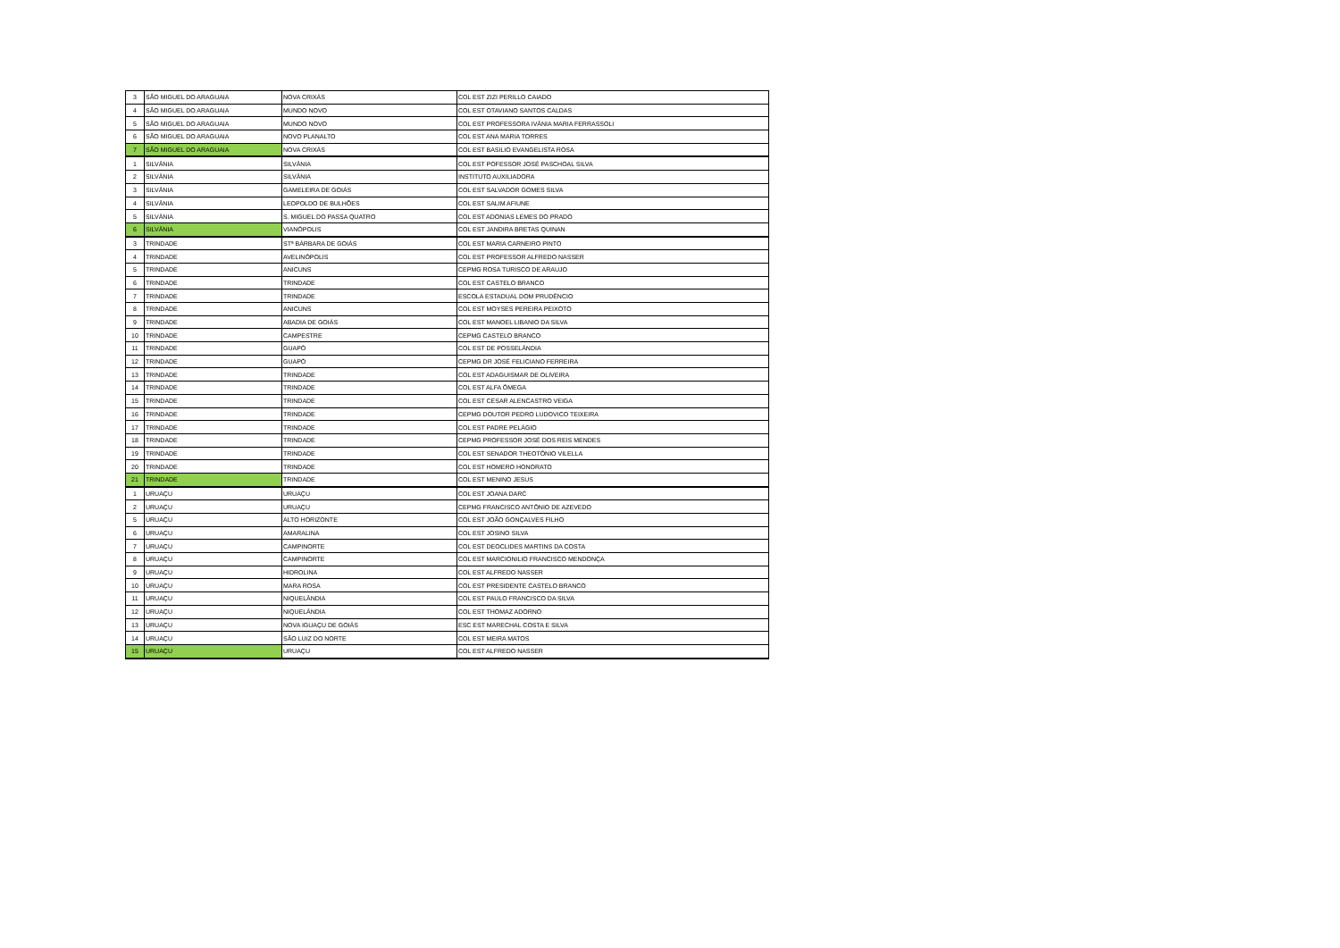| 3 | SÃO MIGUEL DO ARAGUAIA | NOVA CRIXÁS | COL EST ZIZI PERILLO CAIADO |
| 4 | SÃO MIGUEL DO ARAGUAIA | MUNDO NOVO | COL EST OTAVIANO SANTOS CALDAS |
| 5 | SÃO MIGUEL DO ARAGUAIA | MUNDO NOVO | COL EST PROFESSORA IVÂNIA MARIA FERRASSOLI |
| 6 | SÃO MIGUEL DO ARAGUAIA | NOVO PLANALTO | COL EST ANA MARIA TORRES |
| 7 | SÃO MIGUEL DO ARAGUAIA | NOVA CRIXÁS | COL EST BASILIO EVANGELISTA ROSA |
| 1 | SILVÂNIA | SILVÂNIA | COL EST POFESSOR JOSÉ PASCHOAL SILVA |
| 2 | SILVÂNIA | SILVÂNIA | INSTITUTO AUXILIADORA |
| 3 | SILVÂNIA | GAMELEIRA DE GOIÁS | COL EST SALVADOR GOMES SILVA |
| 4 | SILVÂNIA | LEOPOLDO DE BULHÕES | COL EST SALIM AFIUNE |
| 5 | SILVÂNIA | S. MIGUEL DO PASSA QUATRO | COL EST ADONIAS LEMES DO PRADO |
| 6 | SILVÂNIA | VIANÓPOLIS | COL EST JANDIRA BRETAS QUINAN |
| 3 | TRINDADE | STª BÁRBARA DE GOIÁS | COL EST MARIA CARNEIRO PINTO |
| 4 | TRINDADE | AVELINÓPOLIS | COL EST PROFESSOR ALFREDO NASSER |
| 5 | TRINDADE | ANICUNS | CEPMG ROSA TURISCO DE ARAUJO |
| 6 | TRINDADE | TRINDADE | COL EST CASTELO BRANCO |
| 7 | TRINDADE | TRINDADE | ESCOLA ESTADUAL DOM PRUDÊNCIO |
| 8 | TRINDADE | ANICUNS | COL EST MOYSES PEREIRA PEIXOTO |
| 9 | TRINDADE | ABADIA DE GOIÁS | COL EST MANOEL LIBANIO DA SILVA |
| 10 | TRINDADE | CAMPESTRE | CEPMG CASTELO BRANCO |
| 11 | TRINDADE | GUAPÓ | COL EST DE POSSELÂNDIA |
| 12 | TRINDADE | GUAPÓ | CEPMG DR JOSÉ FELICIANO FERREIRA |
| 13 | TRINDADE | TRINDADE | COL EST ADAGUISMAR DE OLIVEIRA |
| 14 | TRINDADE | TRINDADE | COL EST ALFA ÔMEGA |
| 15 | TRINDADE | TRINDADE | COL EST CÉSAR ALENCASTRO VEIGA |
| 16 | TRINDADE | TRINDADE | CEPMG DOUTOR PEDRO LUDOVICO TEIXEIRA |
| 17 | TRINDADE | TRINDADE | COL EST PADRE PELÁGIO |
| 18 | TRINDADE | TRINDADE | CEPMG PROFESSOR JOSÉ DOS REIS MENDES |
| 19 | TRINDADE | TRINDADE | COL EST SENADOR THEOTÔNIO VILELLA |
| 20 | TRINDADE | TRINDADE | COL EST HOMERO HONORATO |
| 21 | TRINDADE | TRINDADE | COL EST MENINO JESUS |
| 1 | URUAÇU | URUAÇU | COL EST JOANA DARC |
| 2 | URUAÇU | URUAÇU | CEPMG FRANCISCO ANTÔNIO DE AZEVEDO |
| 5 | URUAÇU | ALTO HORIZONTE | COL EST JOÃO GONÇALVES FILHO |
| 6 | URUAÇU | AMARALINA | COL EST JOSINO SILVA |
| 7 | URUAÇU | CAMPINORTE | COL EST DEOCLIDES MARTINS DA COSTA |
| 8 | URUAÇU | CAMPINORTE | COL EST MARCIONILIO FRANCISCO MENDONÇA |
| 9 | URUAÇU | HIDROLINA | COL EST ALFREDO NASSER |
| 10 | URUAÇU | MARA ROSA | COL EST PRESIDENTE CASTELO BRANCO |
| 11 | URUAÇU | NIQUELÂNDIA | COL EST PAULO FRANCISCO DA SILVA |
| 12 | URUAÇU | NIQUELÂNDIA | COL EST THOMAZ ADORNO |
| 13 | URUAÇU | NOVA IGUAÇU DE GOIÁS | ESC EST MARECHAL COSTA E SILVA |
| 14 | URUAÇU | SÃO LUIZ DO NORTE | COL EST MEIRA MATOS |
| 15 | URUAÇU | URUAÇU | COL EST ALFREDO NASSER |